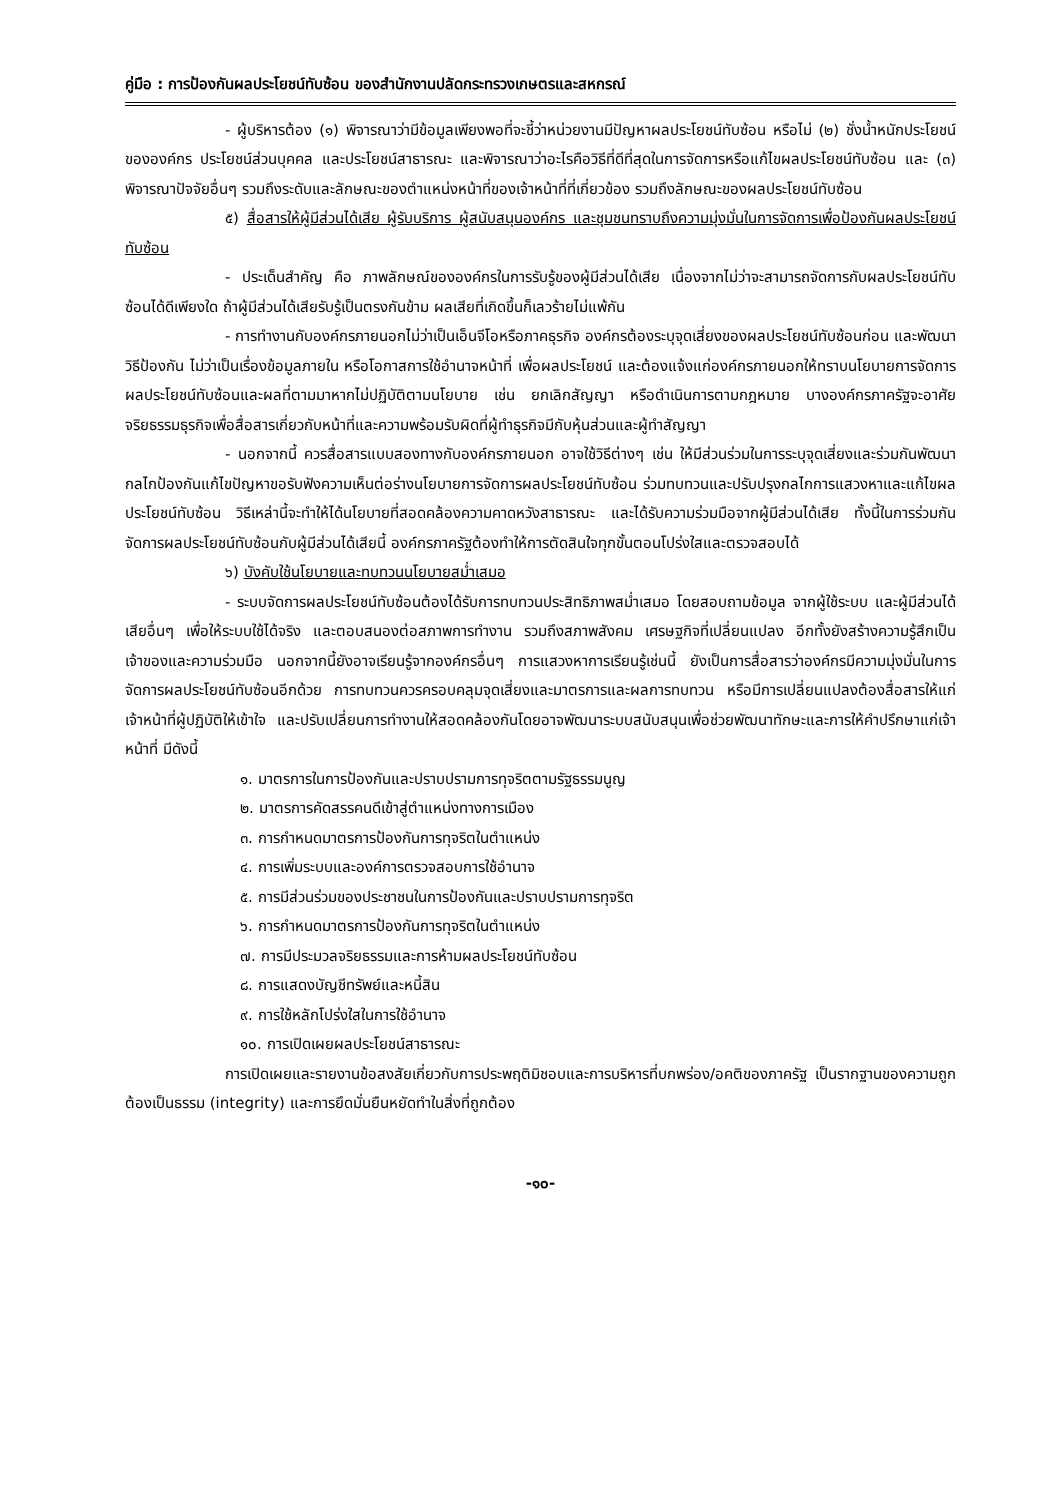คู่มือ : การป้องกันผลประโยชน์ทับซ้อน ของสำนักงานปลัดกระทรวงเกษตรและสหกรณ์
- ผู้บริหารต้อง (๑) พิจารณาว่ามีข้อมูลเพียงพอที่จะชี้ว่าหน่วยงานมีปัญหาผลประโยชน์ทับซ้อน หรือไม่ (๒) ชั่งน้ำหนักประโยชน์ขององค์กร ประโยชน์ส่วนบุคคล และประโยชน์สาธารณะ และพิจารณาว่าอะไรคือวิธีที่ดีที่สุดในการจัดการหรือแก้ไขผลประโยชน์ทับซ้อน และ (๓) พิจารณาปัจจัยอื่นๆ รวมถึงระดับและลักษณะของตำแหน่งหน้าที่ของเจ้าหน้าที่ที่เกี่ยวข้อง รวมถึงลักษณะของผลประโยชน์ทับซ้อน
๕) สื่อสารให้ผู้มีส่วนได้เสีย ผู้รับบริการ ผู้สนับสนุนองค์กร และชุมชนทราบถึงความมุ่งมั่นในการจัดการเพื่อป้องกันผลประโยชน์ทับซ้อน
- ประเด็นสำคัญ คือ ภาพลักษณ์ขององค์กรในการรับรู้ของผู้มีส่วนได้เสีย เนื่องจากไม่ว่าจะสามารถจัดการกับผลประโยชน์ทับซ้อนได้ดีเพียงใด ถ้าผู้มีส่วนได้เสียรับรู้เป็นตรงกันข้าม ผลเสียที่เกิดขึ้นก็เลวร้ายไม่แพ้กัน
- การทำงานกับองค์กรภายนอกไม่ว่าเป็นเอ็นจีโอหรือภาคธุรกิจ องค์กรต้องระบุจุดเสี่ยงของผลประโยชน์ทับซ้อนก่อน และพัฒนาวิธีป้องกัน ไม่ว่าเป็นเรื่องข้อมูลภายใน หรือโอกาสการใช้อำนาจหน้าที่ เพื่อผลประโยชน์ และต้องแจ้งแก่องค์กรภายนอกให้ทราบนโยบายการจัดการผลประโยชน์ทับซ้อนและผลที่ตามมาหากไม่ปฏิบัติตามนโยบาย เช่น ยกเลิกสัญญา หรือดำเนินการตามกฎหมาย บางองค์กรภาครัฐจะอาศัยจริยธรรมธุรกิจเพื่อสื่อสารเกี่ยวกับหน้าที่และความพร้อมรับผิดที่ผู้ทำธุรกิจมีกับหุ้นส่วนและผู้ทำสัญญา
- นอกจากนี้ ควรสื่อสารแบบสองทางกับองค์กรภายนอก อาจใช้วิธีต่างๆ เช่น ให้มีส่วนร่วมในการระบุจุดเสี่ยงและร่วมกันพัฒนากลไกป้องกันแก้ไขปัญหาขอรับฟังความเห็นต่อร่างนโยบายการจัดการผลประโยชน์ทับซ้อน ร่วมทบทวนและปรับปรุงกลไกการแสวงหาและแก้ไขผลประโยชน์ทับซ้อน วิธีเหล่านี้จะทำให้ได้นโยบายที่สอดคล้องความคาดหวังสาธารณะ และได้รับความร่วมมือจากผู้มีส่วนได้เสีย ทั้งนี้ในการร่วมกันจัดการผลประโยชน์ทับซ้อนกับผู้มีส่วนได้เสียนี้ องค์กรภาครัฐต้องทำให้การตัดสินใจทุกขั้นตอนโปร่งใสและตรวจสอบได้
๖) บังคับใช้นโยบายและทบทวนนโยบายสม่ำเสมอ
- ระบบจัดการผลประโยชน์ทับซ้อนต้องได้รับการทบทวนประสิทธิภาพสม่ำเสมอ โดยสอบถามข้อมูล จากผู้ใช้ระบบ และผู้มีส่วนได้เสียอื่นๆ เพื่อให้ระบบใช้ได้จริง และตอบสนองต่อสภาพการทำงาน รวมถึงสภาพสังคม เศรษฐกิจที่เปลี่ยนแปลง อีกทั้งยังสร้างความรู้สึกเป็นเจ้าของและความร่วมมือ นอกจากนี้ยังอาจเรียนรู้จากองค์กรอื่นๆ การแสวงหาการเรียนรู้เช่นนี้ ยังเป็นการสื่อสารว่าองค์กรมีความมุ่งมั่นในการจัดการผลประโยชน์ทับซ้อนอีกด้วย การทบทวนควรครอบคลุมจุดเสี่ยงและมาตรการและผลการทบทวน หรือมีการเปลี่ยนแปลงต้องสื่อสารให้แก่เจ้าหน้าที่ผู้ปฏิบัติให้เข้าใจ และปรับเปลี่ยนการทำงานให้สอดคล้องกันโดยอาจพัฒนาระบบสนับสนุนเพื่อช่วยพัฒนาทักษะและการให้คำปรึกษาแก่เจ้าหน้าที่ มีดังนี้
๑. มาตรการในการป้องกันและปราบปรามการทุจริตตามรัฐธรรมนูญ
๒. มาตรการคัดสรรคนดีเข้าสู่ตำแหน่งทางการเมือง
๓. การกำหนดมาตรการป้องกันการทุจริตในตำแหน่ง
๔. การเพิ่มระบบและองค์การตรวจสอบการใช้อำนาจ
๕. การมีส่วนร่วมของประชาชนในการป้องกันและปราบปรามการทุจริต
๖. การกำหนดมาตรการป้องกันการทุจริตในตำแหน่ง
๗. การมีประมวลจริยธรรมและการห้ามผลประโยชน์ทับซ้อน
๘. การแสดงบัญชีทรัพย์และหนี้สิน
๙. การใช้หลักโปร่งใสในการใช้อำนาจ
๑๐. การเปิดเผยผลประโยชน์สาธารณะ
การเปิดเผยและรายงานข้อสงสัยเกี่ยวกับการประพฤติมิชอบและการบริหารที่บกพร่อง/อคติของภาครัฐ เป็นรากฐานของความถูกต้องเป็นธรรม (integrity) และการยึดมั่นยืนหยัดทำในสิ่งที่ถูกต้อง
-๑๐-